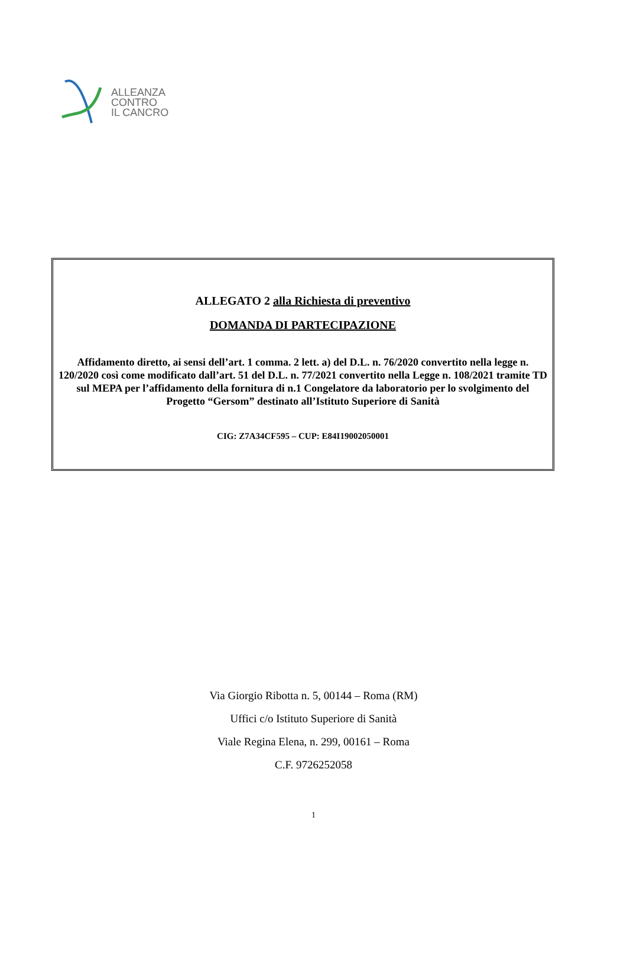ALLEANZA
CONTRO
IL CANCRO
ALLEGATO 2 alla Richiesta di preventivo
DOMANDA DI PARTECIPAZIONE
Affidamento diretto, ai sensi dell’art. 1 comma. 2 lett. a) del D.L. n. 76/2020 convertito nella legge n. 120/2020 così come modificato dall’art. 51 del D.L. n. 77/2021 convertito nella Legge n. 108/2021 tramite TD sul MEPA per l’affidamento della fornitura di n.1 Congelatore da laboratorio per lo svolgimento del Progetto “Gersom” destinato all’Istituto Superiore di Sanità
CIG: Z7A34CF595 – CUP: E84I19002050001
Via Giorgio Ribotta n. 5, 00144 – Roma (RM)
Uffici c/o Istituto Superiore di Sanità
Viale Regina Elena, n. 299, 00161 – Roma
C.F. 9726252058
1